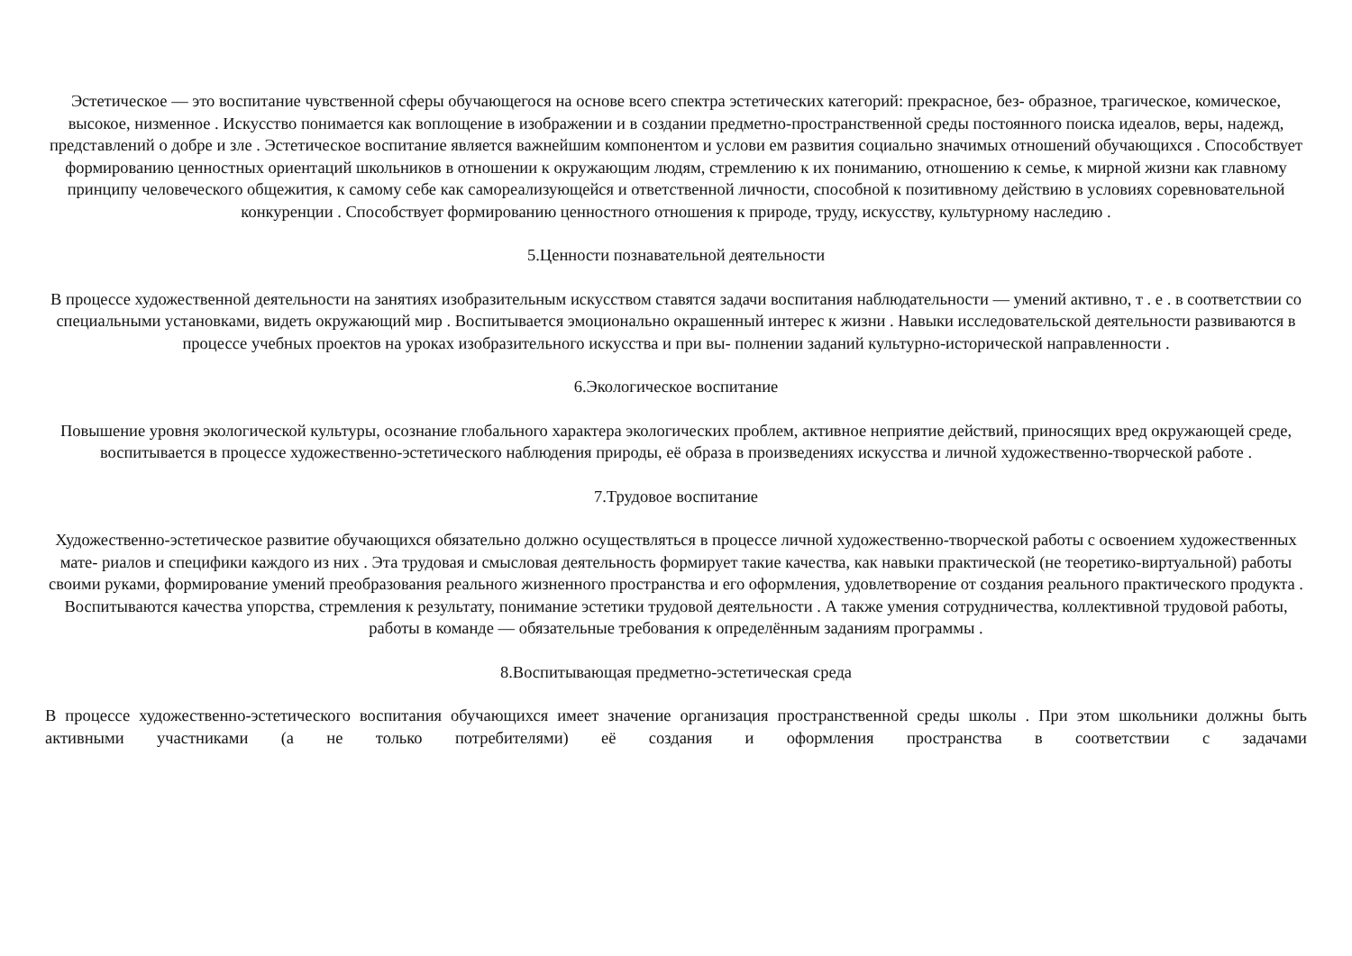Эстетическое — это воспитание чувственной сферы обучающегося на основе всего спектра эстетических категорий: прекрасное, без- образное, трагическое, комическое, высокое, низменное . Искусство понимается как воплощение в изображении и в создании предметно-пространственной среды постоянного поиска идеалов, веры, надежд, представлений о добре и зле . Эстетическое воспитание является важнейшим компонентом и услови ем развития социально значимых отношений обучающихся . Способствует формированию ценностных ориентаций школьников в отношении к окружающим людям, стремлению к их пониманию, отношению к семье, к мирной жизни как главному принципу человеческого общежития, к самому себе как самореализующейся и ответственной личности, способной к позитивному действию в условиях соревновательной конкуренции . Способствует формированию ценностного отношения к природе, труду, искусству, культурному наследию .
5.Ценности познавательной деятельности
В процессе художественной деятельности на занятиях изобразительным искусством ставятся задачи воспитания наблюдательности — умений активно, т . е . в соответствии со специальными установками, видеть окружающий мир . Воспитывается эмоционально окрашенный интерес к жизни . Навыки исследовательской деятельности развиваются в процессе учебных проектов на уроках изобразительного искусства и при вы- полнении заданий культурно-исторической направленности .
6.Экологическое воспитание
Повышение уровня экологической культуры, осознание глобального характера экологических проблем, активное неприятие действий, приносящих вред окружающей среде, воспитывается в процессе художественно-эстетического наблюдения природы, её образа в произведениях искусства и личной художественно-творческой работе .
7.Трудовое воспитание
Художественно-эстетическое развитие обучающихся обязательно должно осуществляться в процессе личной художественно-творческой работы с освоением художественных мате- риалов и специфики каждого из них . Эта трудовая и смысловая деятельность формирует такие качества, как навыки практической (не теоретико-виртуальной) работы своими руками, формирование умений преобразования реального жизненного пространства и его оформления, удовлетворение от создания реального практического продукта . Воспитываются качества упорства, стремления к результату, понимание эстетики трудовой деятельности . А также умения сотрудничества, коллективной трудовой работы, работы в команде — обязательные требования к определённым заданиям программы .
8.Воспитывающая предметно-эстетическая среда
В процессе художественно-эстетического воспитания обучающихся имеет значение организация пространственной среды школы . При этом школьники должны быть активными участниками (а не только потребителями) её создания и оформления пространства в соответствии с задачами